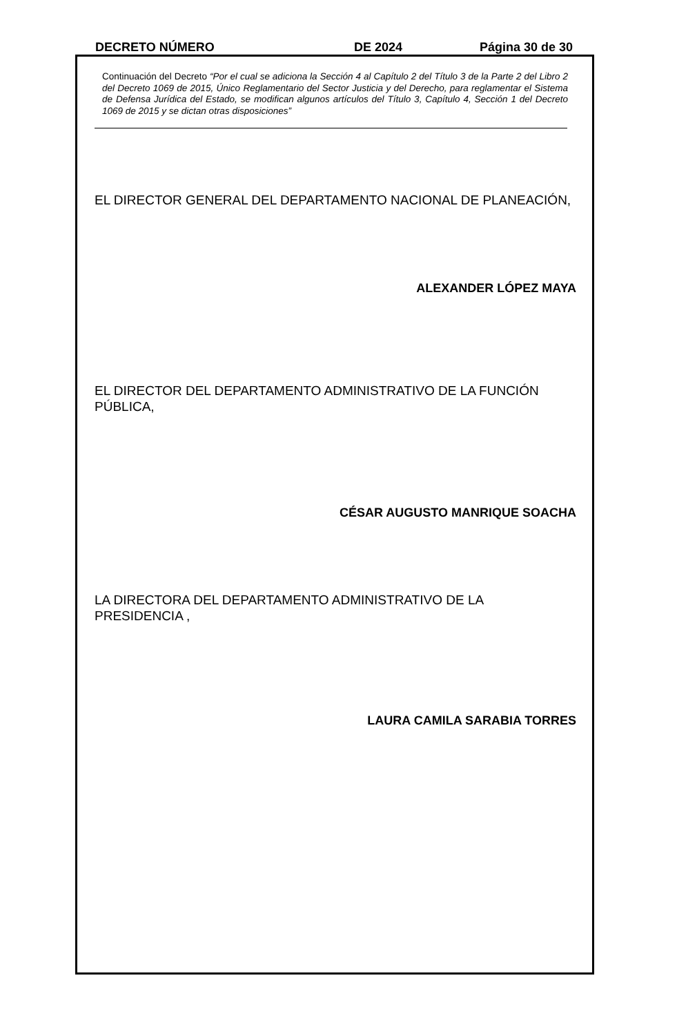DECRETO NÚMERO DE 2024 Página 30 de 30
Continuación del Decreto “Por el cual se adiciona la Sección 4 al Capítulo 2 del Título 3 de la Parte 2 del Libro 2 del Decreto 1069 de 2015, Único Reglamentario del Sector Justicia y del Derecho, para reglamentar el Sistema de Defensa Jurídica del Estado, se modifican algunos artículos del Título 3, Capítulo 4, Sección 1 del Decreto 1069 de 2015 y se dictan otras disposiciones”
EL DIRECTOR GENERAL DEL DEPARTAMENTO NACIONAL DE PLANEACIÓN,
ALEXANDER LÓPEZ MAYA
EL DIRECTOR DEL DEPARTAMENTO ADMINISTRATIVO DE LA FUNCIÓN PÚBLICA,
CÉSAR AUGUSTO MANRIQUE SOACHA
LA DIRECTORA DEL DEPARTAMENTO ADMINISTRATIVO DE LA PRESIDENCIA ,
LAURA CAMILA SARABIA TORRES